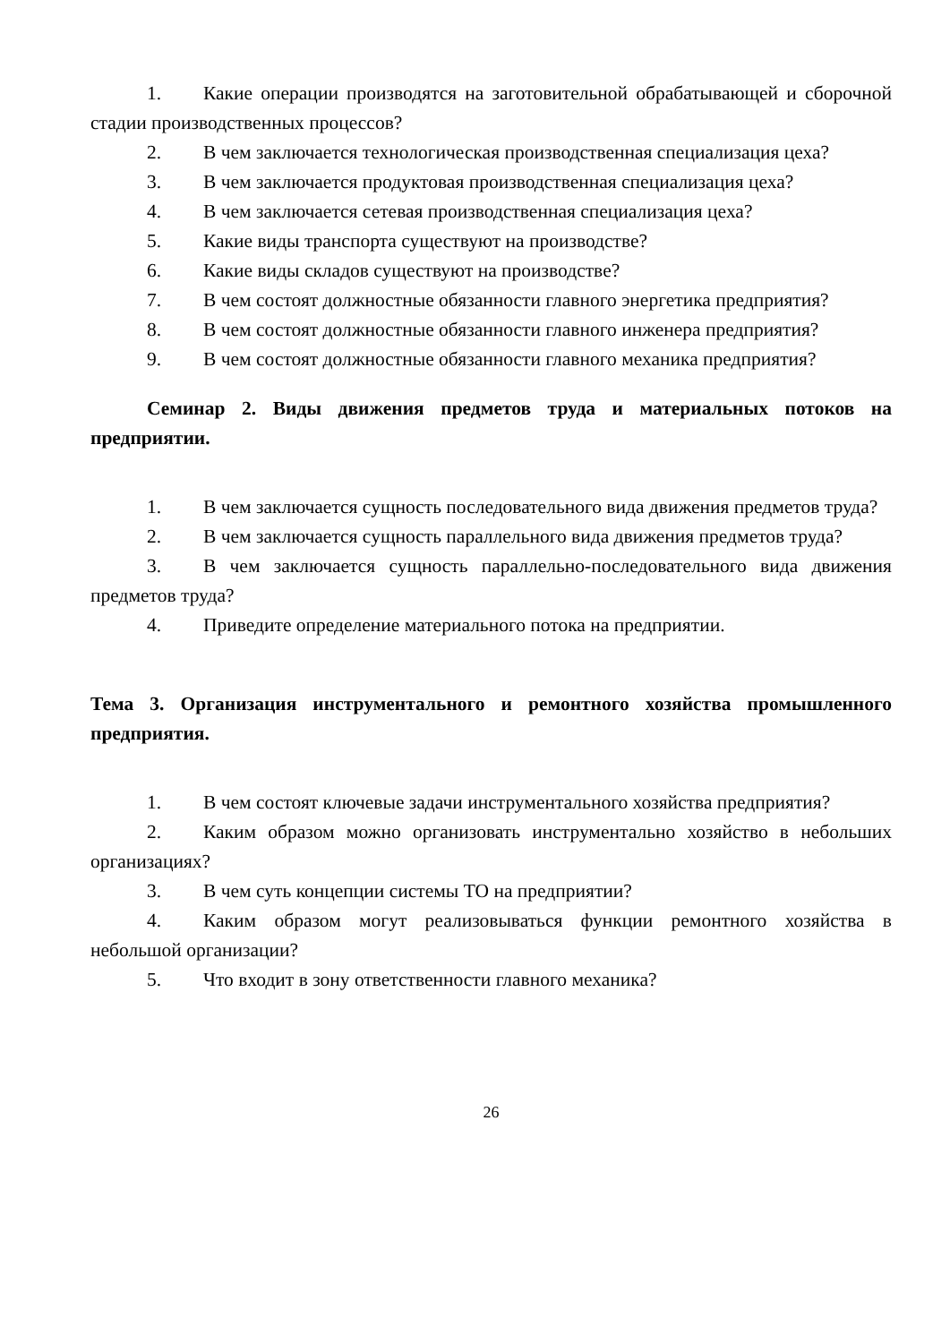1. Какие операции производятся на заготовительной обрабатывающей и сборочной стадии производственных процессов?
2. В чем заключается технологическая производственная специализация цеха?
3. В чем заключается продуктовая производственная специализация цеха?
4. В чем заключается сетевая производственная специализация цеха?
5. Какие виды транспорта существуют на производстве?
6. Какие виды складов существуют на производстве?
7. В чем состоят должностные обязанности главного энергетика предприятия?
8. В чем состоят должностные обязанности главного инженера предприятия?
9. В чем состоят должностные обязанности главного механика предприятия?
Семинар 2. Виды движения предметов труда и материальных потоков на предприятии.
1. В чем заключается сущность последовательного вида движения предметов труда?
2. В чем заключается сущность параллельного вида движения предметов труда?
3. В чем заключается сущность параллельно-последовательного вида движения предметов труда?
4. Приведите определение материального потока на предприятии.
Тема 3. Организация инструментального и ремонтного хозяйства промышленного предприятия.
1. В чем состоят ключевые задачи инструментального хозяйства предприятия?
2. Каким образом можно организовать инструментально хозяйство в небольших организациях?
3. В чем суть концепции системы ТО на предприятии?
4. Каким образом могут реализовываться функции ремонтного хозяйства в небольшой организации?
5. Что входит в зону ответственности главного механика?
26